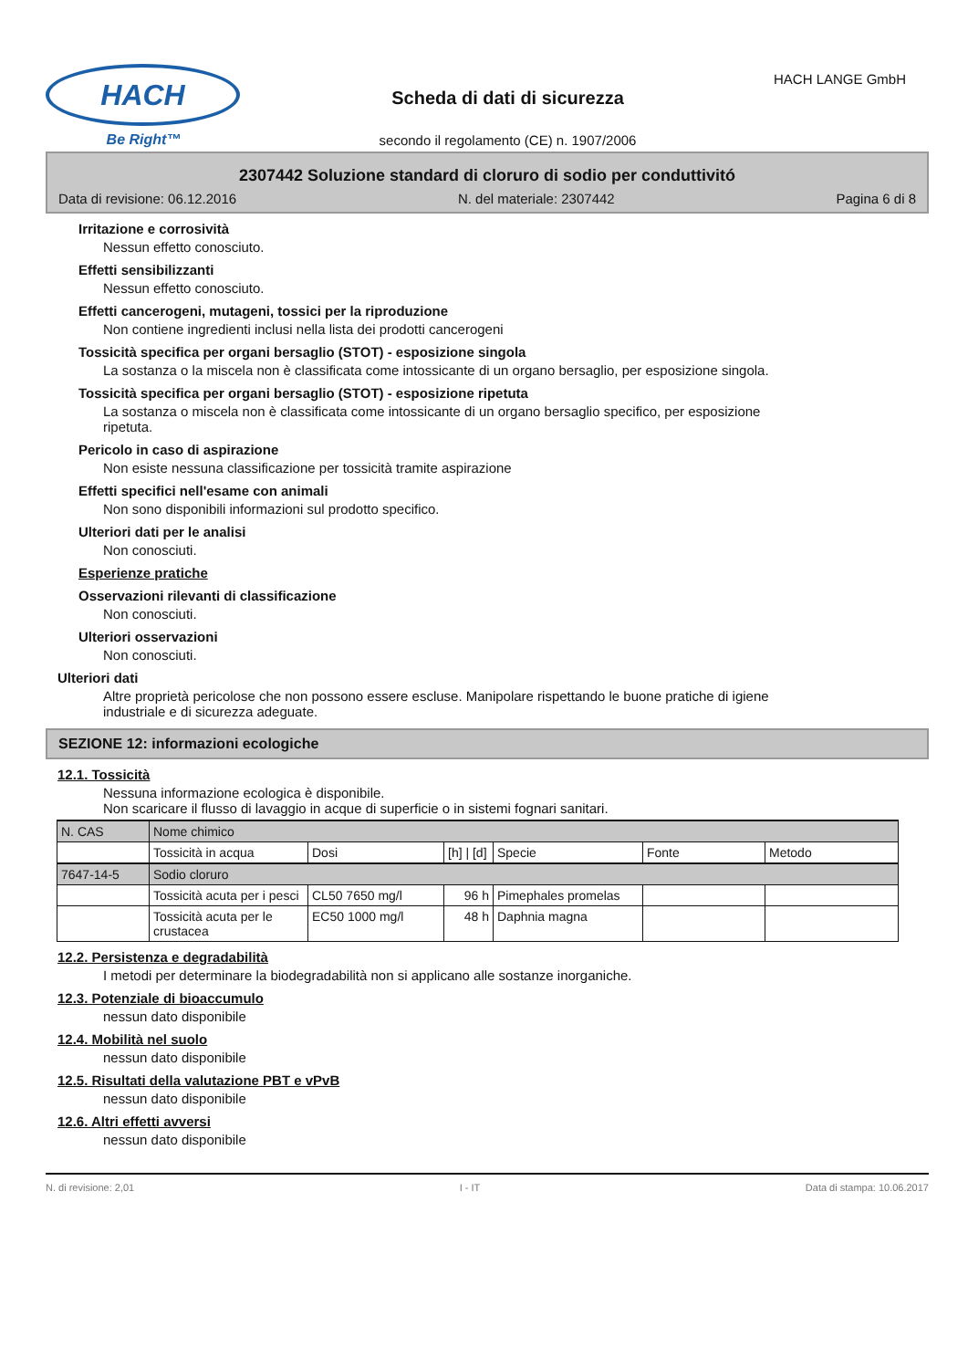HACH
Be Right™
Scheda di dati di sicurezza
secondo il regolamento (CE) n. 1907/2006
HACH LANGE GmbH
2307442 Soluzione standard di cloruro di sodio per conduttivitó
Data di revisione: 06.12.2016 N. del materiale: 2307442 Pagina 6 di 8
Irritazione e corrosività
Nessun effetto conosciuto.
Effetti sensibilizzanti
Nessun effetto conosciuto.
Effetti cancerogeni, mutageni, tossici per la riproduzione
Non contiene ingredienti inclusi nella lista dei prodotti cancerogeni
Tossicità specifica per organi bersaglio (STOT) - esposizione singola
La sostanza o la miscela non è classificata come intossicante di un organo bersaglio, per esposizione singola.
Tossicità specifica per organi bersaglio (STOT) - esposizione ripetuta
La sostanza o miscela non è classificata come intossicante di un organo bersaglio specifico, per esposizione
ripetuta.
Pericolo in caso di aspirazione
Non esiste nessuna classificazione per tossicità tramite aspirazione
Effetti specifici nell'esame con animali
Non sono disponibili informazioni sul prodotto specifico.
Ulteriori dati per le analisi
Non conosciuti.
Esperienze pratiche
Osservazioni rilevanti di classificazione
Non conosciuti.
Ulteriori osservazioni
Non conosciuti.
Ulteriori dati
Altre proprietà pericolose che non possono essere escluse. Manipolare rispettando le buone pratiche di igiene
industriale e di sicurezza adeguate.
SEZIONE 12: informazioni ecologiche
12.1. Tossicità
Nessuna informazione ecologica è disponibile.
Non scaricare il flusso di lavaggio in acque di superficie o in sistemi fognari sanitari.
| N. CAS | Nome chimico | | | | | |
| | Tossicità in acqua | Dosi | [h] / [d] | Specie | Fonte | Metodo |
| 7647-14-5 | Sodio cloruro | | | | | |
| | Tossicità acuta per i pesci | CL50 7650 mg/l | 96 h | Pimephales promelas | | |
| | Tossicità acuta per le crustacea | EC50 1000 mg/l | 48 h | Daphnia magna | | |
12.2. Persistenza e degradabilità
I metodi per determinare la biodegradabilità non si applicano alle sostanze inorganiche.
12.3. Potenziale di bioaccumulo
nessun dato disponibile
12.4. Mobilità nel suolo
nessun dato disponibile
12.5. Risultati della valutazione PBT e vPvB
nessun dato disponibile
12.6. Altri effetti avversi
nessun dato disponibile
N. di revisione: 2,01 I - IT Data di stampa: 10.06.2017